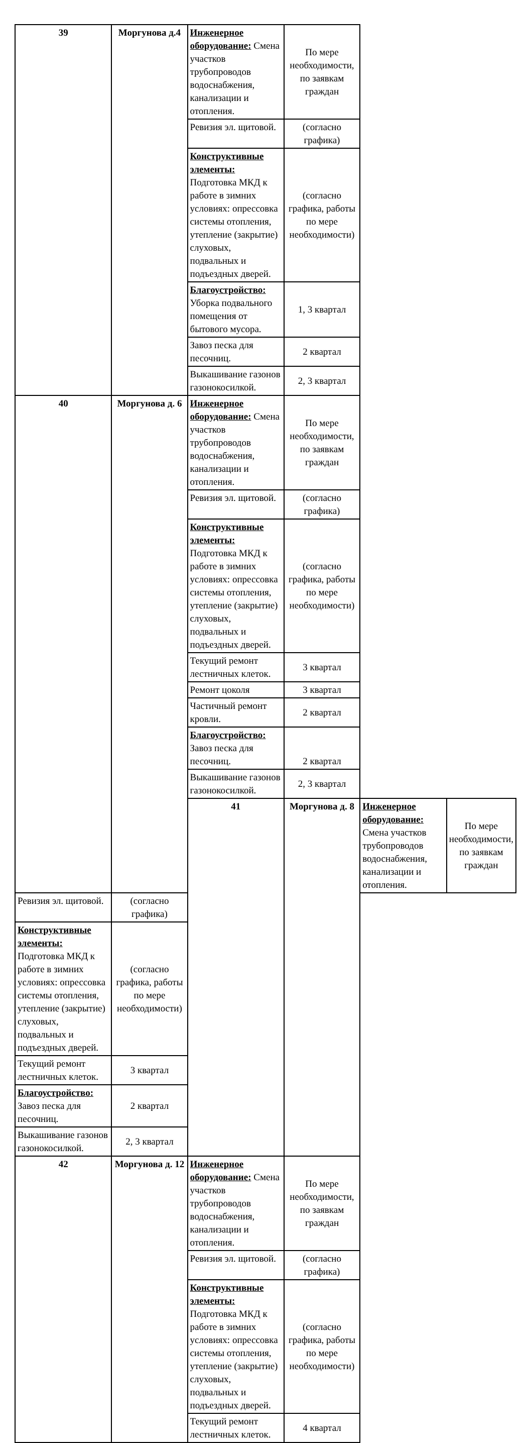| 39 | Моргунова д.4 | Инженерное оборудование: Смена участков трубопроводов водоснабжения, канализации и отопления. | По мере необходимости, по заявкам граждан | | |
| | | Ревизия эл. щитовой. | (согласно графика) | | |
| | | Конструктивные элементы: Подготовка МКД к работе в зимних условиях: опрессовка системы отопления, утепление (закрытие) слуховых, подвальных и подъездных дверей. | (согласно графика, работы по мере необходимости) | | |
| | | Благоустройство: Уборка подвального помещения от бытового мусора. | 1, 3 квартал | | |
| | | Завоз песка для песочниц. | 2 квартал | | |
| | | Выкашивание газонов газонокосилкой. | 2, 3 квартал | | |
| 40 | Моргунова д. 6 | Инженерное оборудование: Смена участков трубопроводов водоснабжения, канализации и отопления. | По мере необходимости, по заявкам граждан | | |
| | | Ревизия эл. щитовой. | (согласно графика) | | |
| | | Конструктивные элементы: Подготовка МКД к работе в зимних условиях: опрессовка системы отопления, утепление (закрытие) слуховых, подвальных и подъездных дверей. | (согласно графика, работы по мере необходимости) | | |
| | | Текущий ремонт лестничных клеток. | 3 квартал | | |
| | | Ремонт цоколя | 3 квартал | | |
| | | Частичный ремонт кровли. | 2 квартал | | |
| | | Благоустройство: Завоз песка для песочниц. | 2 квартал | | |
| | | Выкашивание газонов газонокосилкой. | 2, 3 квартал | | |
| | | 41 | Моргунова д. 8 | Инженерное оборудование: Смена участков трубопроводов водоснабжения, канализации и отопления. | По мере необходимости, по заявкам граждан |
| Ревизия эл. щитовой. | (согласно графика) | | | | |
| Конструктивные элементы: Подготовка МКД к работе в зимних условиях: опрессовка системы отопления, утепление (закрытие) слуховых, подвальных и подъездных дверей. | (согласно графика, работы по мере необходимости) | | | | |
| Текущий ремонт лестничных клеток. | 3 квартал | | | | |
| Благоустройство: Завоз песка для песочниц. | 2 квартал | | | | |
| Выкашивание газонов газонокосилкой. | 2, 3 квартал | | | | |
| 42 | Моргунова д. 12 | Инженерное оборудование: Смена участков трубопроводов водоснабжения, канализации и отопления. | По мере необходимости, по заявкам граждан | | |
| | | Ревизия эл. щитовой. | (согласно графика) | | |
| | | Конструктивные элементы: Подготовка МКД к работе в зимних условиях: опрессовка системы отопления, утепление (закрытие) слуховых, подвальных и подъездных дверей. | (согласно графика, работы по мере необходимости) | | |
| | | Текущий ремонт лестничных клеток. | 4 квартал | | |